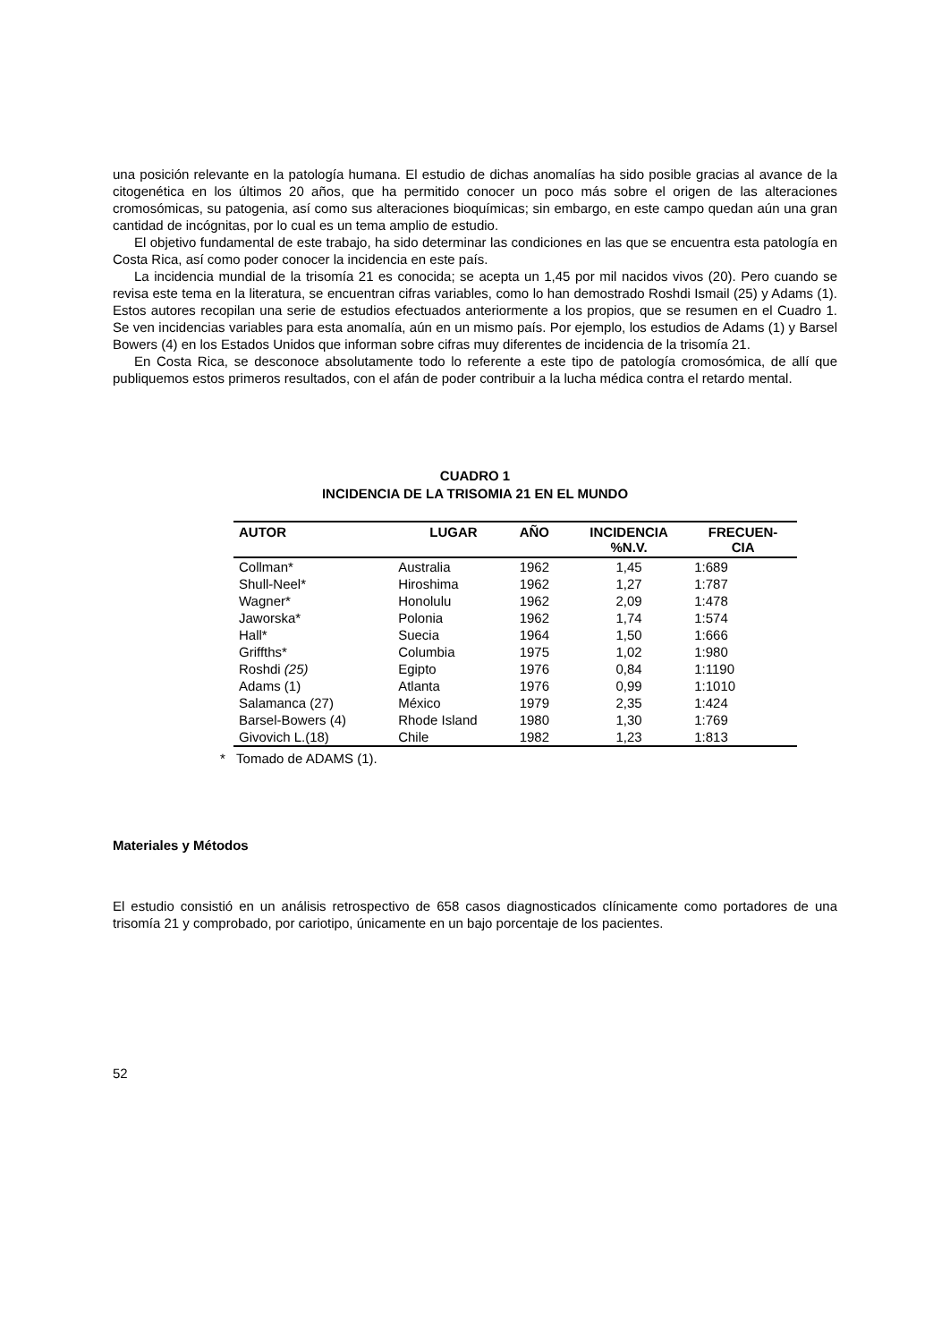una posición relevante en la patología humana. El estudio de dichas anomalías ha sido posible gracias al avance de la citogenética en los últimos 20 años, que ha permitido conocer un poco más sobre el origen de las alteraciones cromosómicas, su patogenia, así como sus alteraciones bioquímicas; sin embargo, en este campo quedan aún una gran cantidad de incógnitas, por lo cual es un tema amplio de estudio.
El objetivo fundamental de este trabajo, ha sido determinar las condiciones en las que se encuentra esta patología en Costa Rica, así como poder conocer la incidencia en este país.
La incidencia mundial de la trisomía 21 es conocida; se acepta un 1,45 por mil nacidos vivos (20). Pero cuando se revisa este tema en la literatura, se encuentran cifras variables, como lo han demostrado Roshdi Ismail (25) y Adams (1). Estos autores recopilan una serie de estudios efectuados anteriormente a los propios, que se resumen en el Cuadro 1. Se ven incidencias variables para esta anomalía, aún en un mismo país. Por ejemplo, los estudios de Adams (1) y Barsel Bowers (4) en los Estados Unidos que informan sobre cifras muy diferentes de incidencia de la trisomía 21.
En Costa Rica, se desconoce absolutamente todo lo referente a este tipo de patología cromosómica, de allí que publiquemos estos primeros resultados, con el afán de poder contribuir a la lucha médica contra el retardo mental.
CUADRO 1
INCIDENCIA DE LA TRISOMIA 21 EN EL MUNDO
| AUTOR | LUGAR | AÑO | INCIDENCIA %N.V. | FRECUEN- CIA |
| --- | --- | --- | --- | --- |
| Collman* | Australia | 1962 | 1,45 | 1:689 |
| Shull-Neel* | Hiroshima | 1962 | 1,27 | 1:787 |
| Wagner* | Honolulu | 1962 | 2,09 | 1:478 |
| Jaworska* | Polonia | 1962 | 1,74 | 1:574 |
| Hall* | Suecia | 1964 | 1,50 | 1:666 |
| Griffths* | Columbia | 1975 | 1,02 | 1:980 |
| Roshdi (25) | Egipto | 1976 | 0,84 | 1:1190 |
| Adams (1) | Atlanta | 1976 | 0,99 | 1:1010 |
| Salamanca (27) | México | 1979 | 2,35 | 1:424 |
| Barsel-Bowers (4) | Rhode Island | 1980 | 1,30 | 1:769 |
| Givovich L.(18) | Chile | 1982 | 1,23 | 1:813 |
* Tomado de ADAMS (1).
Materiales y Métodos
El estudio consistió en un análisis retrospectivo de 658 casos diagnosticados clínicamente como portadores de una trisomía 21 y comprobado, por cariotipo, únicamente en un bajo porcentaje de los pacientes.
52